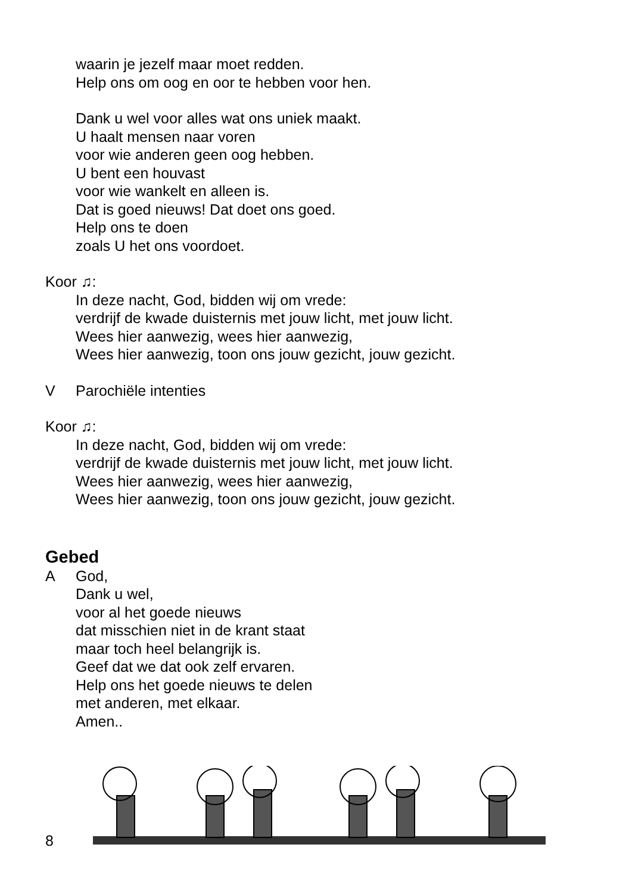waarin je jezelf maar moet redden.
Help ons om oog en oor te hebben voor hen.
Dank u wel voor alles wat ons uniek maakt.
U haalt mensen naar voren
voor wie anderen geen oog hebben.
U bent een houvast
voor wie wankelt en alleen is.
Dat is goed nieuws! Dat doet ons goed.
Help ons te doen
zoals U het ons voordoet.
Koor ♫:
In deze nacht, God, bidden wij om vrede:
verdrijf de kwade duisternis met jouw licht, met jouw licht.
Wees hier aanwezig, wees hier aanwezig,
Wees hier aanwezig, toon ons jouw gezicht, jouw gezicht.
V Parochiële intenties
Koor ♫:
In deze nacht, God, bidden wij om vrede:
verdrijf de kwade duisternis met jouw licht, met jouw licht.
Wees hier aanwezig, wees hier aanwezig,
Wees hier aanwezig, toon ons jouw gezicht, jouw gezicht.
Gebed
A God,
Dank u wel,
voor al het goede nieuws
dat misschien niet in de krant staat
maar toch heel belangrijk is.
Geef dat we dat ook zelf ervaren.
Help ons het goede nieuws te delen
met anderen, met elkaar.
Amen..
8